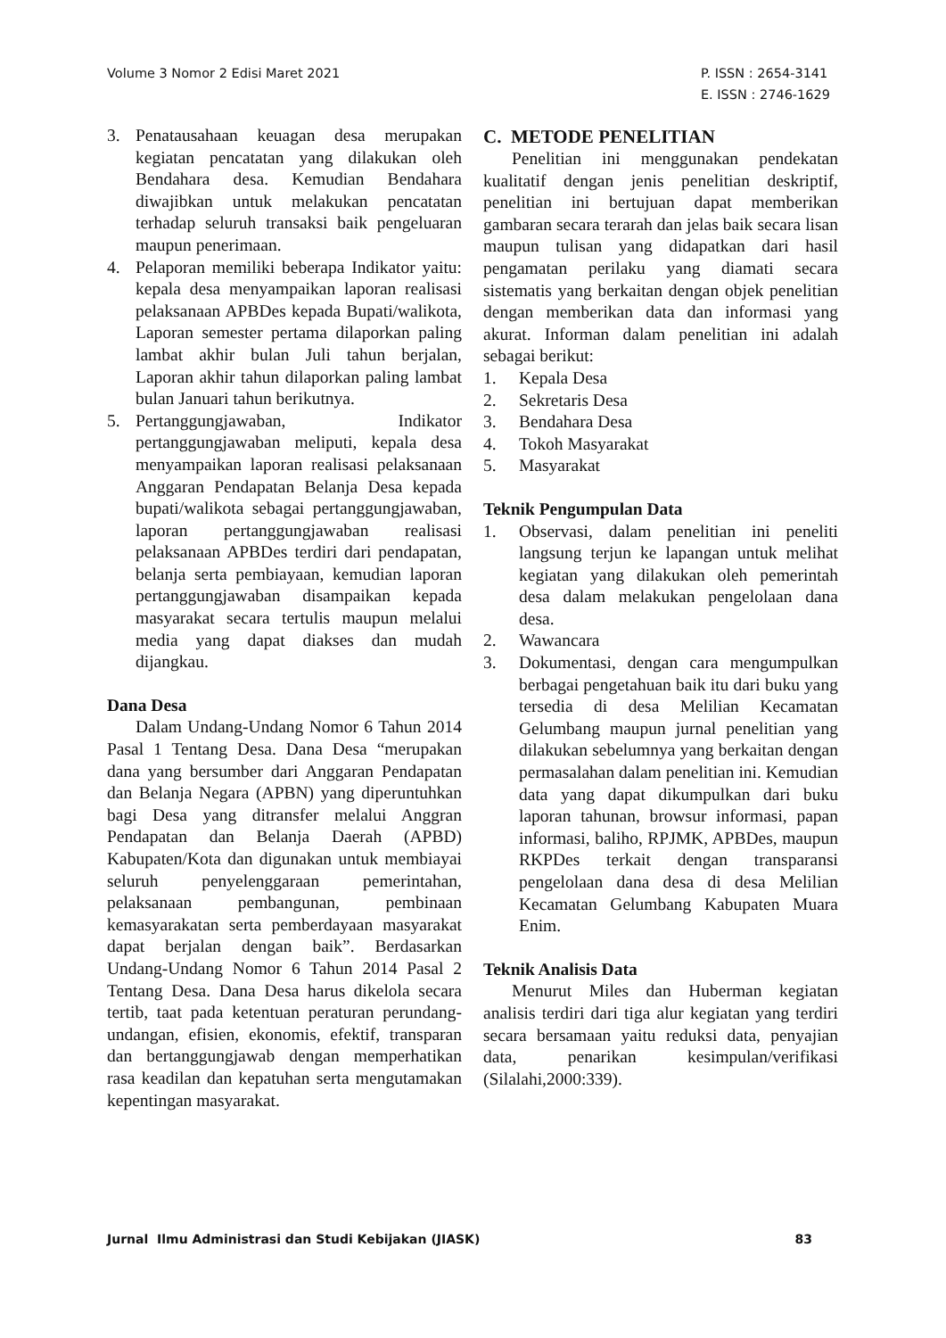Volume 3 Nomor 2 Edisi Maret 2021
P. ISSN : 2654-3141
E. ISSN : 2746-1629
3. Penatausahaan keuagan desa merupakan kegiatan pencatatan yang dilakukan oleh Bendahara desa. Kemudian Bendahara diwajibkan untuk melakukan pencatatan terhadap seluruh transaksi baik pengeluaran maupun penerimaan.
4. Pelaporan memiliki beberapa Indikator yaitu: kepala desa menyampaikan laporan realisasi pelaksanaan APBDes kepada Bupati/walikota, Laporan semester pertama dilaporkan paling lambat akhir bulan Juli tahun berjalan, Laporan akhir tahun dilaporkan paling lambat bulan Januari tahun berikutnya.
5. Pertanggungjawaban, Indikator pertanggungjawaban meliputi, kepala desa menyampaikan laporan realisasi pelaksanaan Anggaran Pendapatan Belanja Desa kepada bupati/walikota sebagai pertanggungjawaban, laporan pertanggungjawaban realisasi pelaksanaan APBDes terdiri dari pendapatan, belanja serta pembiayaan, kemudian laporan pertanggungjawaban disampaikan kepada masyarakat secara tertulis maupun melalui media yang dapat diakses dan mudah dijangkau.
Dana Desa
Dalam Undang-Undang Nomor 6 Tahun 2014 Pasal 1 Tentang Desa. Dana Desa “merupakan dana yang bersumber dari Anggaran Pendapatan dan Belanja Negara (APBN) yang diperuntuhkan bagi Desa yang ditransfer melalui Anggran Pendapatan dan Belanja Daerah (APBD) Kabupaten/Kota dan digunakan untuk membiayai seluruh penyelenggaraan pemerintahan, pelaksanaan pembangunan, pembinaan kemasyarakatan serta pemberdayaan masyarakat dapat berjalan dengan baik”. Berdasarkan Undang-Undang Nomor 6 Tahun 2014 Pasal 2 Tentang Desa. Dana Desa harus dikelola secara tertib, taat pada ketentuan peraturan perundang-undangan, efisien, ekonomis, efektif, transparan dan bertanggungjawab dengan memperhatikan rasa keadilan dan kepatuhan serta mengutamakan kepentingan masyarakat.
C. METODE PENELITIAN
Penelitian ini menggunakan pendekatan kualitatif dengan jenis penelitian deskriptif, penelitian ini bertujuan dapat memberikan gambaran secara terarah dan jelas baik secara lisan maupun tulisan yang didapatkan dari hasil pengamatan perilaku yang diamati secara sistematis yang berkaitan dengan objek penelitian dengan memberikan data dan informasi yang akurat. Informan dalam penelitian ini adalah sebagai berikut:
1. Kepala Desa
2. Sekretaris Desa
3. Bendahara Desa
4. Tokoh Masyarakat
5. Masyarakat
Teknik Pengumpulan Data
1. Observasi, dalam penelitian ini peneliti langsung terjun ke lapangan untuk melihat kegiatan yang dilakukan oleh pemerintah desa dalam melakukan pengelolaan dana desa.
2. Wawancara
3. Dokumentasi, dengan cara mengumpulkan berbagai pengetahuan baik itu dari buku yang tersedia di desa Melilian Kecamatan Gelumbang maupun jurnal penelitian yang dilakukan sebelumnya yang berkaitan dengan permasalahan dalam penelitian ini. Kemudian data yang dapat dikumpulkan dari buku laporan tahunan, browsur informasi, papan informasi, baliho, RPJMK, APBDes, maupun RKPDes terkait dengan transparansi pengelolaan dana desa di desa Melilian Kecamatan Gelumbang Kabupaten Muara Enim.
Teknik Analisis Data
Menurut Miles dan Huberman kegiatan analisis terdiri dari tiga alur kegiatan yang terdiri secara bersamaan yaitu reduksi data, penyajian data, penarikan kesimpulan/verifikasi (Silalahi,2000:339).
Jurnal Ilmu Administrasi dan Studi Kebijakan (JIASK)
83